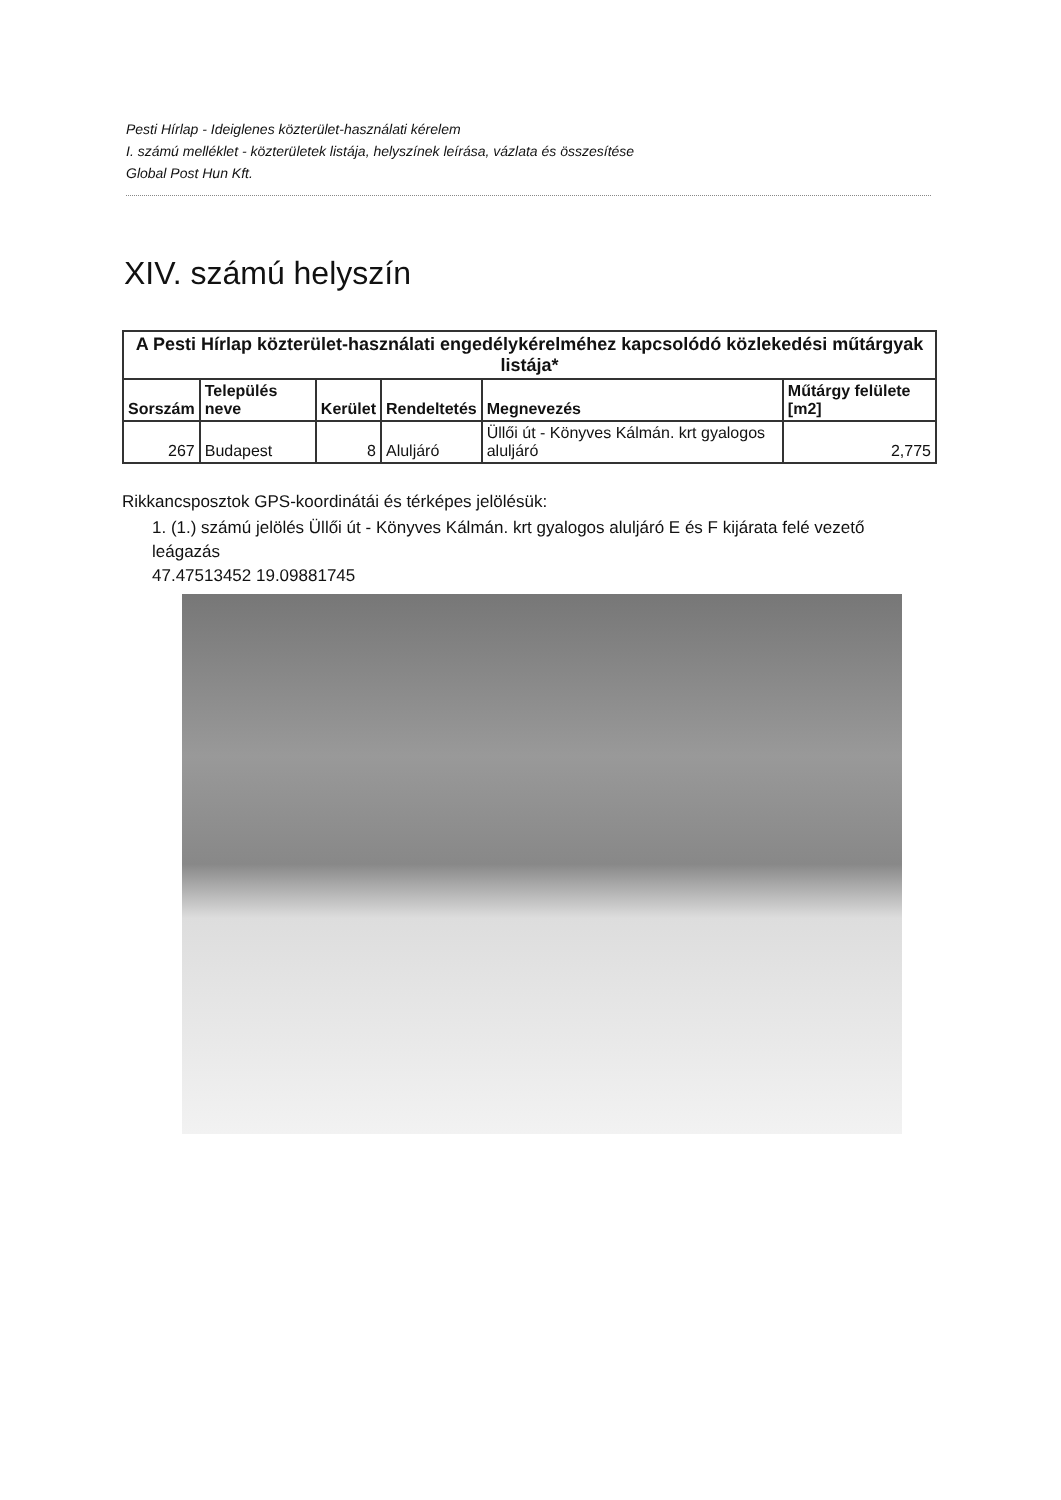Pesti Hírlap - Ideiglenes közterület-használati kérelem
I. számú melléklet - közterületek listája, helyszínek leírása, vázlata és összesítése
Global Post Hun Kft.
XIV. számú helyszín
| A Pesti Hírlap közterület-használati engedélykérelméhez kapcsolódó közlekedési műtárgyak listája* | | | | | |
| --- | --- | --- | --- | --- | --- |
| Sorszám | Település neve | Kerület | Rendeltetés | Megnevezés | Műtárgy felülete [m2] |
| 267 | Budapest | 8 | Aluljáró | Üllői út - Könyves Kálmán. krt gyalogos aluljáró | 2,775 |
Rikkancsposztok GPS-koordinátái és térképes jelölésük:
1. (1.) számú jelölés Üllői út - Könyves Kálmán. krt gyalogos aluljáró E és F kijárata felé vezető leágazás
47.47513452 19.09881745